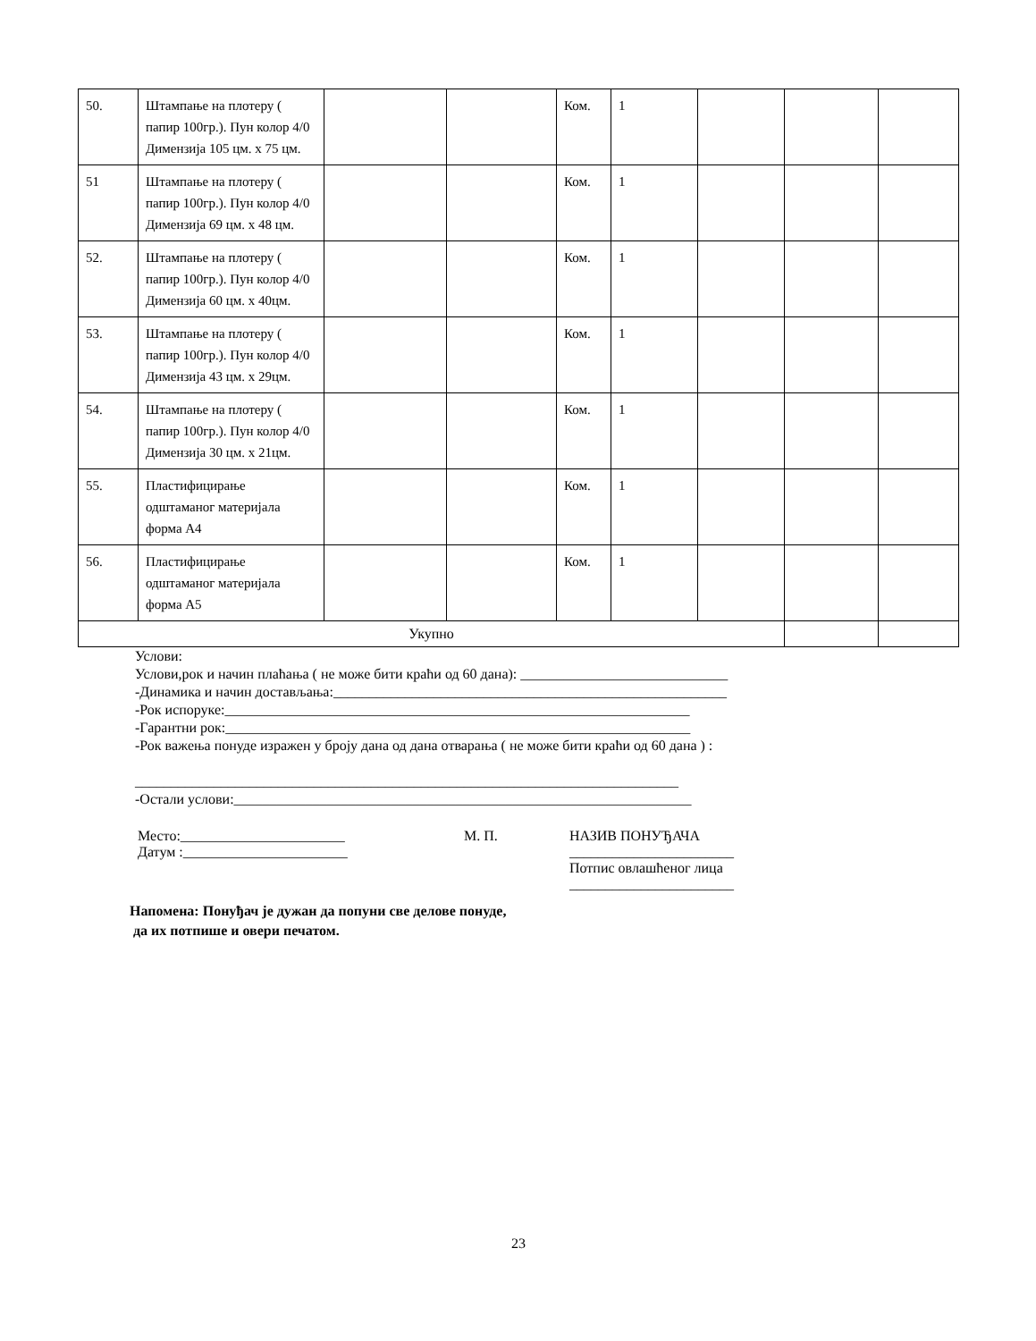| 50. | Штампање на плотеру ( папир 100гр.). Пун колор 4/0 Димензија 105 цм. x 75 цм. | | | Ком. | 1 | | | |
| 51 | Штампање на плотеру ( папир 100гр.). Пун колор 4/0 Димензија 69 цм. x 48 цм. | | | Ком. | 1 | | | |
| 52. | Штампање на плотеру ( папир 100гр.). Пун колор 4/0 Димензија 60 цм. x 40цм. | | | Ком. | 1 | | | |
| 53. | Штампање на плотеру ( папир 100гр.). Пун колор 4/0 Димензија 43 цм. x 29цм. | | | Ком. | 1 | | | |
| 54. | Штампање на плотеру ( папир 100гр.). Пун колор 4/0 Димензија 30 цм. x 21цм. | | | Ком. | 1 | | | |
| 55. | Пластифицирање одштаманог материјала форма А4 | | | Ком. | 1 | | | |
| 56. | Пластифицирање одштаманог материјала форма А5 | | | Ком. | 1 | | | |
| Укупно | | | | | | | | |
Услови:
Услови,рок и начин плаћања ( не може бити краћи од 60 дана): _____________________________
-Динамика и начин достављања:_______________________________________________________
-Рок испоруке:_________________________________________________________________
-Гарантни рок:_________________________________________________________________
-Рок важења понуде изражен у броју дана од дана отварања ( не може бити краћи од 60 дана ) :
____________________________________________________________________________
-Остали услови:________________________________________________________________
Место:_______________________
Датум :_______________________
М. П. НАЗИВ ПОНУЂАЧА
_______________________
Потпис овлашћеног лица
_______________________
Напомена: Понуђач је дужан да попуни све делове понуде,
да их потпише и овери печатом.
23